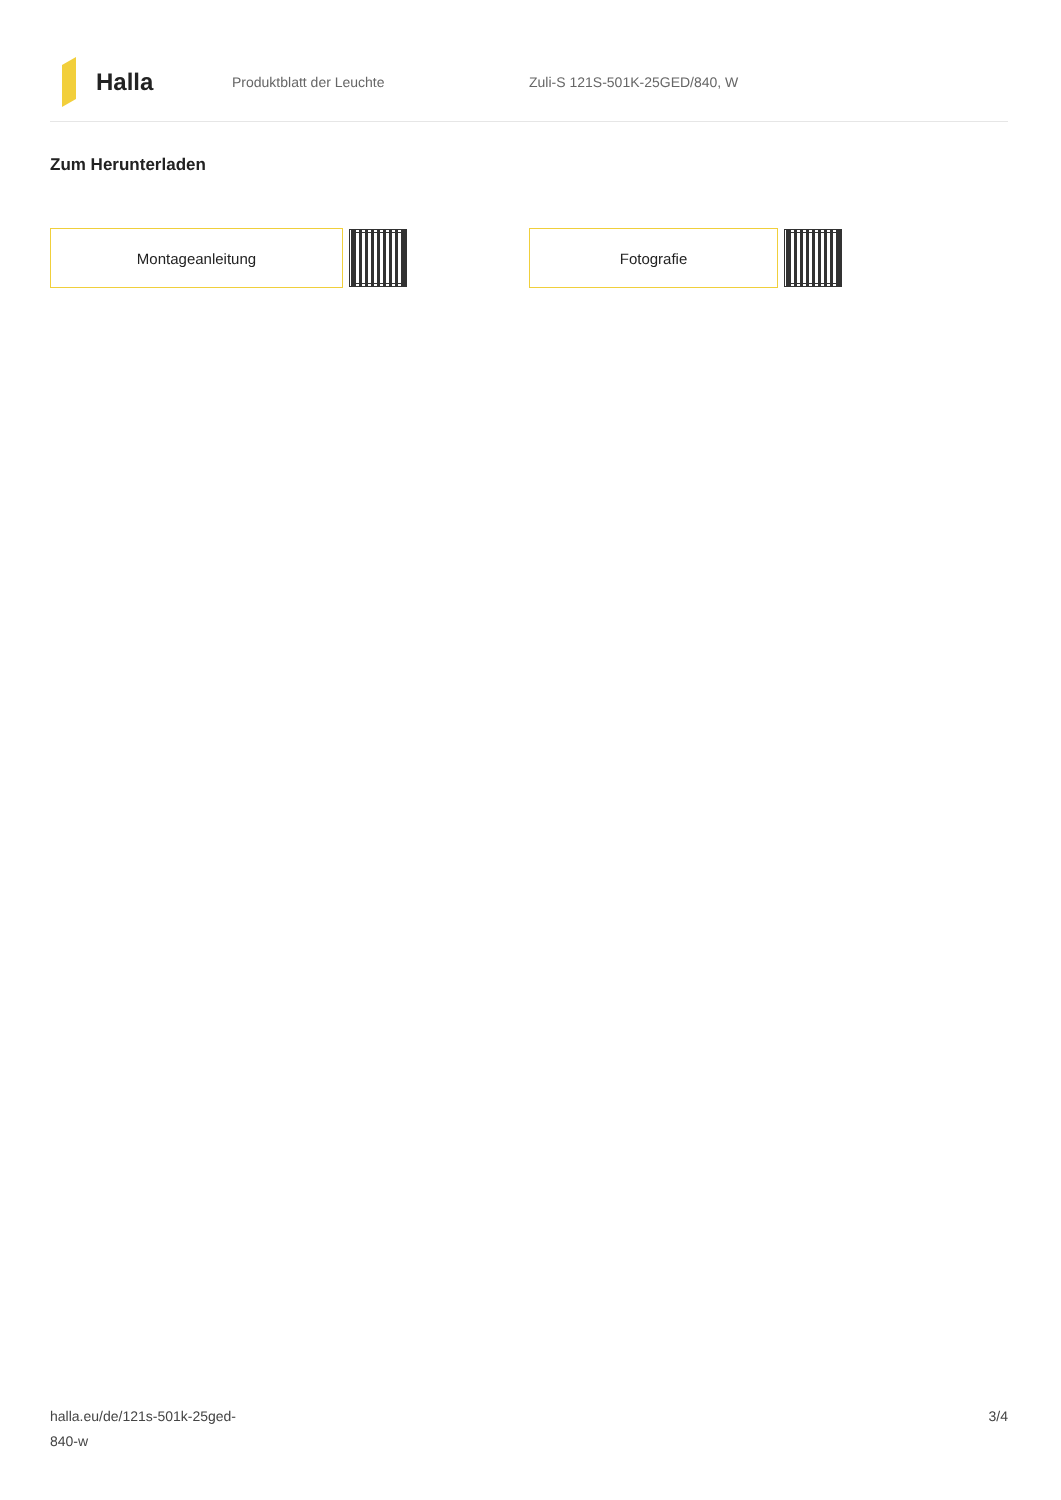Halla
Produktblatt der Leuchte Zuli-S 121S-501K-25GED/840, W
Zum Herunterladen
Montageanleitung Fotografie
halla.eu/de/121s-501k-25ged-
840-w
3/4